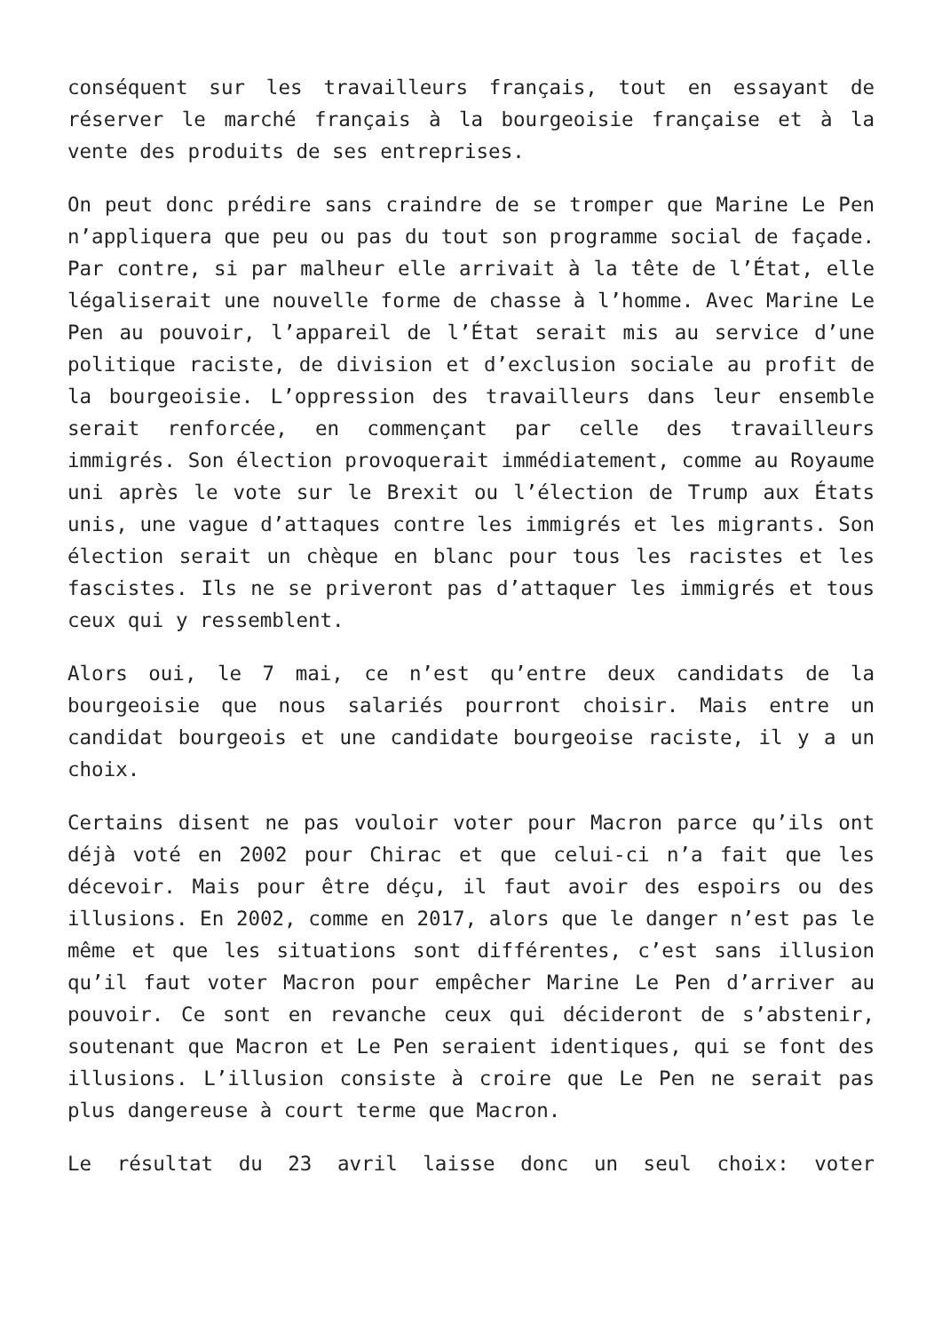conséquent sur les travailleurs français, tout en essayant de réserver le marché français à la bourgeoisie française et à la vente des produits de ses entreprises.
On peut donc prédire sans craindre de se tromper que Marine Le Pen n’appliquera que peu ou pas du tout son programme social de façade. Par contre, si par malheur elle arrivait à la tête de l’État, elle légaliserait une nouvelle forme de chasse à l’homme. Avec Marine Le Pen au pouvoir, l’appareil de l’État serait mis au service d’une politique raciste, de division et d’exclusion sociale au profit de la bourgeoisie. L’oppression des travailleurs dans leur ensemble serait renforcée, en commençant par celle des travailleurs immigrés. Son élection provoquerait immédiatement, comme au Royaume uni après le vote sur le Brexit ou l’élection de Trump aux États unis, une vague d’attaques contre les immigrés et les migrants. Son élection serait un chèque en blanc pour tous les racistes et les fascistes. Ils ne se priveront pas d’attaquer les immigrés et tous ceux qui y ressemblent.
Alors oui, le 7 mai, ce n’est qu’entre deux candidats de la bourgeoisie que nous salariés pourront choisir. Mais entre un candidat bourgeois et une candidate bourgeoise raciste, il y a un choix.
Certains disent ne pas vouloir voter pour Macron parce qu’ils ont déjà voté en 2002 pour Chirac et que celui-ci n’a fait que les décevoir. Mais pour être déçu, il faut avoir des espoirs ou des illusions. En 2002, comme en 2017, alors que le danger n’est pas le même et que les situations sont différentes, c’est sans illusion qu’il faut voter Macron pour empêcher Marine Le Pen d’arriver au pouvoir. Ce sont en revanche ceux qui décideront de s’abstenir, soutenant que Macron et Le Pen seraient identiques, qui se font des illusions. L’illusion consiste à croire que Le Pen ne serait pas plus dangereuse à court terme que Macron.
Le résultat du 23 avril laisse donc un seul choix: voter